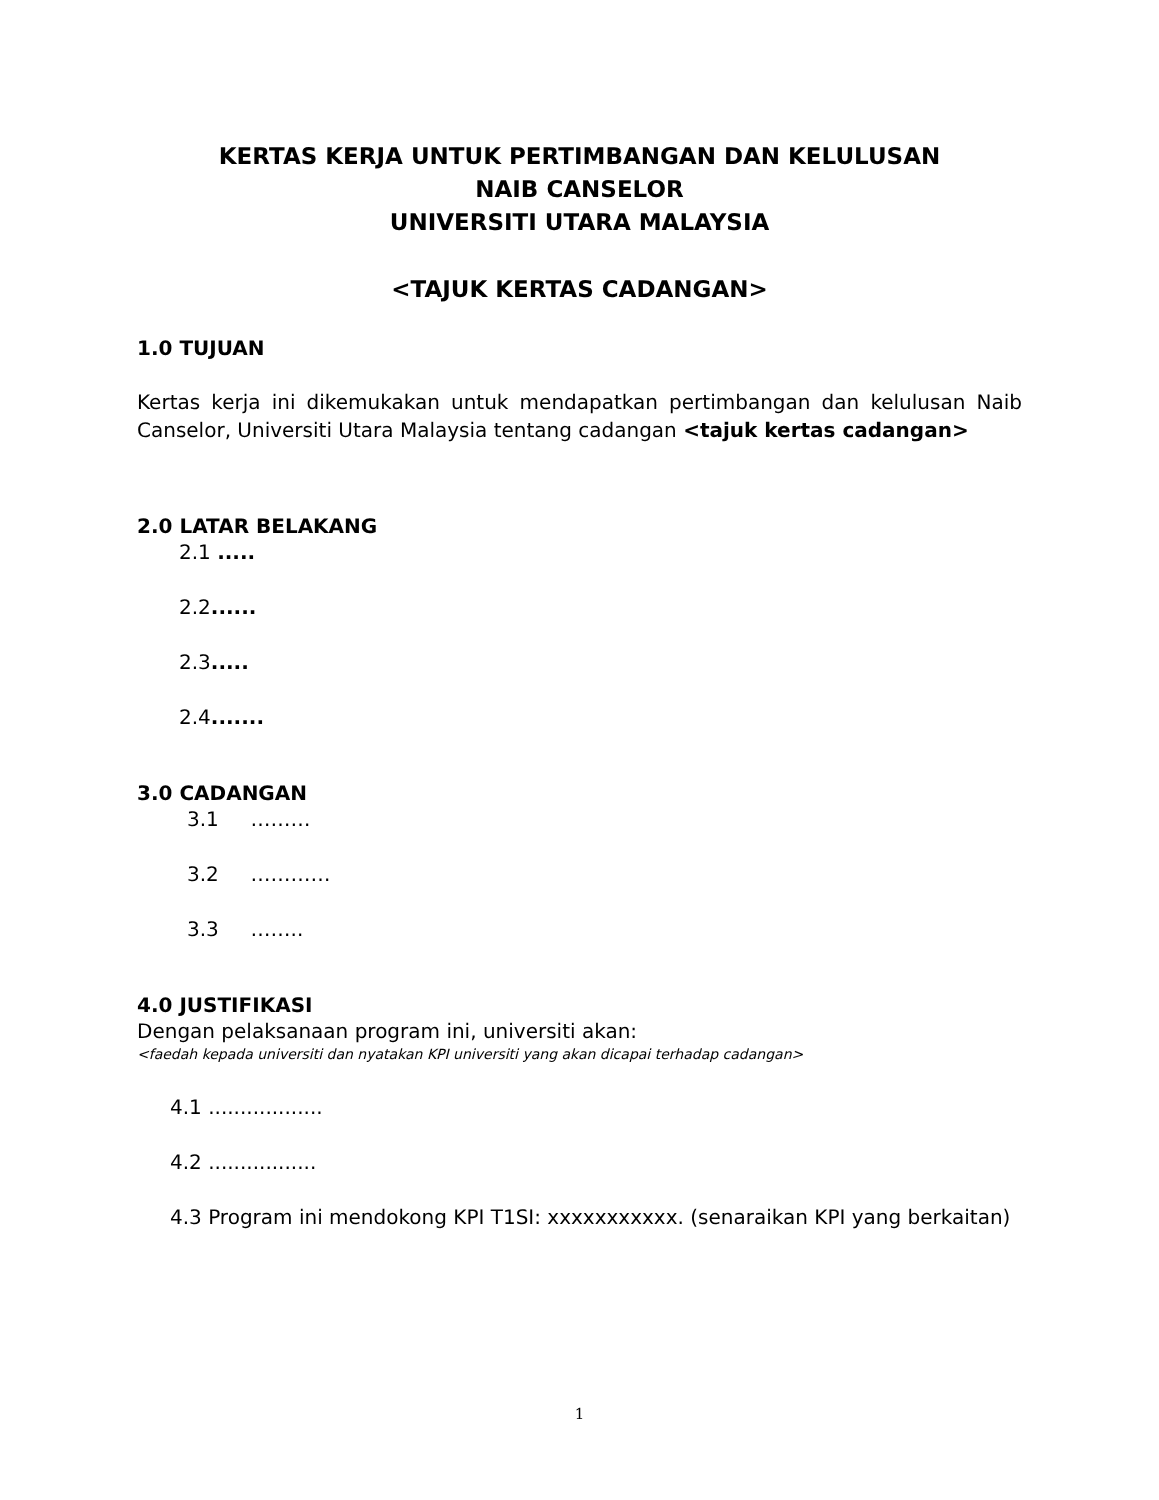KERTAS KERJA UNTUK PERTIMBANGAN DAN KELULUSAN
NAIB CANSELOR
UNIVERSITI UTARA MALAYSIA
<TAJUK KERTAS CADANGAN>
1.0 TUJUAN
Kertas kerja ini dikemukakan untuk mendapatkan pertimbangan dan kelulusan Naib Canselor, Universiti Utara Malaysia tentang cadangan <tajuk kertas cadangan>
2.0 LATAR BELAKANG
2.1 .....
2.2......
2.3.....
2.4.......
3.0 CADANGAN
3.1 ………
3.2 …………
3.3 ……..
4.0 JUSTIFIKASI
Dengan pelaksanaan program ini, universiti akan:
<faedah kepada universiti dan nyatakan KPI universiti yang akan dicapai terhadap cadangan>
4.1 ..................
4.2 .................
4.3 Program ini mendokong KPI T1SI: xxxxxxxxxxx. (senaraikan KPI yang berkaitan)
1